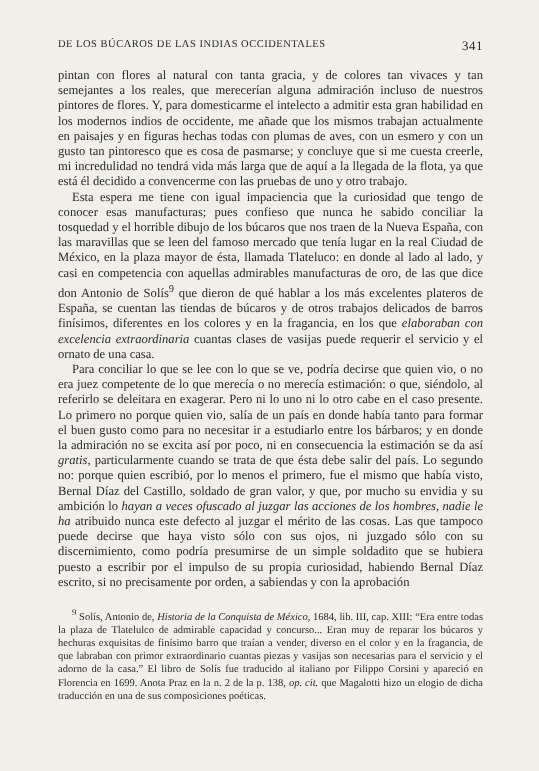DE LOS BÚCAROS DE LAS INDIAS OCCIDENTALES 341
pintan con flores al natural con tanta gracia, y de colores tan vivaces y tan semejantes a los reales, que merecerían alguna admiración incluso de nuestros pintores de flores. Y, para domesticarme el intelecto a admitir esta gran habilidad en los modernos indios de occidente, me añade que los mismos trabajan actualmente en paisajes y en figuras hechas todas con plumas de aves, con un esmero y con un gusto tan pintoresco que es cosa de pasmarse; y concluye que si me cuesta creerle, mi incredulidad no tendrá vida más larga que de aquí a la llegada de la flota, ya que está él decidido a convencerme con las pruebas de uno y otro trabajo.
Esta espera me tiene con igual impaciencia que la curiosidad que tengo de conocer esas manufacturas; pues confieso que nunca he sabido conciliar la tosquedad y el horrible dibujo de los búcaros que nos traen de la Nueva España, con las maravillas que se leen del famoso mercado que tenía lugar en la real Ciudad de México, en la plaza mayor de ésta, llamada Tlateluco: en donde al lado al lado, y casi en competencia con aquellas admirables manufacturas de oro, de las que dice don Antonio de Solís<sup>9</sup> que dieron de qué hablar a los más excelentes plateros de España, se cuentan las tiendas de búcaros y de otros trabajos delicados de barros finísimos, diferentes en los colores y en la fragancia, en los que elaboraban con excelencia extraordinaria cuantas clases de vasijas puede requerir el servicio y el ornato de una casa.
Para conciliar lo que se lee con lo que se ve, podría decirse que quien vio, o no era juez competente de lo que merecía o no merecía estimación: o que, siéndolo, al referirlo se deleitara en exagerar. Pero ni lo uno ni lo otro cabe en el caso presente. Lo primero no porque quien vio, salía de un país en donde había tanto para formar el buen gusto como para no necesitar ir a estudiarlo entre los bárbaros; y en donde la admiración no se excita así por poco, ni en consecuencia la estimación se da así gratis, particularmente cuando se trata de que ésta debe salir del país. Lo segundo no: porque quien escribió, por lo menos el primero, fue el mismo que había visto, Bernal Díaz del Castillo, soldado de gran valor, y que, por mucho su envidia y su ambición lo hayan a veces ofuscado al juzgar las acciones de los hombres, nadie le ha atribuido nunca este defecto al juzgar el mérito de las cosas. Las que tampoco puede decirse que haya visto sólo con sus ojos, ni juzgado sólo con su discernimiento, como podría presumirse de un simple soldadito que se hubiera puesto a escribir por el impulso de su propia curiosidad, habiendo Bernal Díaz escrito, si no precisamente por orden, a sabiendas y con la aprobación
<sup>9</sup> Solís, Antonio de, Historia de la Conquista de México, 1684, lib. III, cap. XIII: “Era entre todas la plaza de Tlatelulco de admirable capacidad y concurso... Eran muy de reparar los búcaros y hechuras exquisitas de finísimo barro que traían a vender, diverso en el color y en la fragancia, de que labraban con primor extraordinario cuantas piezas y vasijas son necesarias para el servicio y el adorno de la casa.” El libro de Solís fue traducido al italiano por Filippo Corsini y apareció en Florencia en 1699. Anota Praz en la n. 2 de la p. 138, op. cit. que Magalotti hizo un elogio de dicha traducción en una de sus composiciones poéticas.